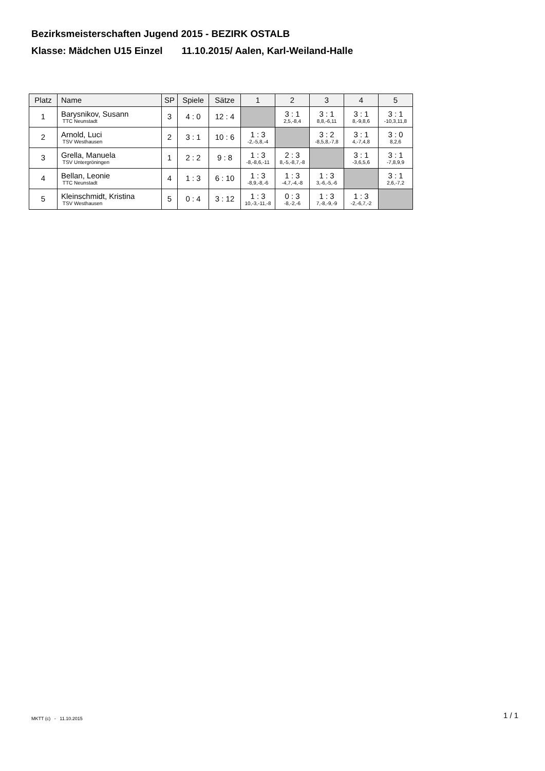Bezirksmeisterschaften Jugend 2015 - BEZIRK OSTALB
Klasse: Mädchen U15 Einzel 11.10.2015/ Aalen, Karl-Weiland-Halle
| Platz | Name | SP | Spiele | Sätze | 1 | 2 | 3 | 4 | 5 |
| --- | --- | --- | --- | --- | --- | --- | --- | --- | --- |
| 1 | Barysnikov, Susann TTC Neunstadt | 3 | 4 : 0 | 12 : 4 | | 3 : 1 2,5,-8,4 | 3 : 1 8,8,-6,11 | 3 : 1 8,-9,8,6 | 3 : 1 -10,3,11,8 |
| 2 | Arnold, Luci TSV Westhausen | 2 | 3 : 1 | 10 : 6 | 1 : 3 -2,-5,8,-4 | | 3 : 2 -8,5,8,-7,8 | 3 : 1 4,-7,4,8 | 3 : 0 8,2,6 |
| 3 | Grella, Manuela TSV Untergröningen | 1 | 2 : 2 | 9 : 8 | 1 : 3 -8,-8,6,-11 | 2 : 3 8,-5,-8,7,-8 | | 3 : 1 -3,6,5,6 | 3 : 1 -7,8,9,9 |
| 4 | Bellan, Leonie TTC Neunstadt | 4 | 1 : 3 | 6 : 10 | 1 : 3 -8,9,-8,-6 | 1 : 3 -4,7,-4,-8 | 1 : 3 3,-6,-5,-6 | | 3 : 1 2,6,-7,2 |
| 5 | Kleinschmidt, Kristina TSV Westhausen | 5 | 0 : 4 | 3 : 12 | 1 : 3 10,-3,-11,-8 | 0 : 3 -8,-2,-6 | 1 : 3 7,-8,-9,-9 | 1 : 3 -2,-6,7,-2 | |
MKTT (c) - 11.10.2015 1 / 1